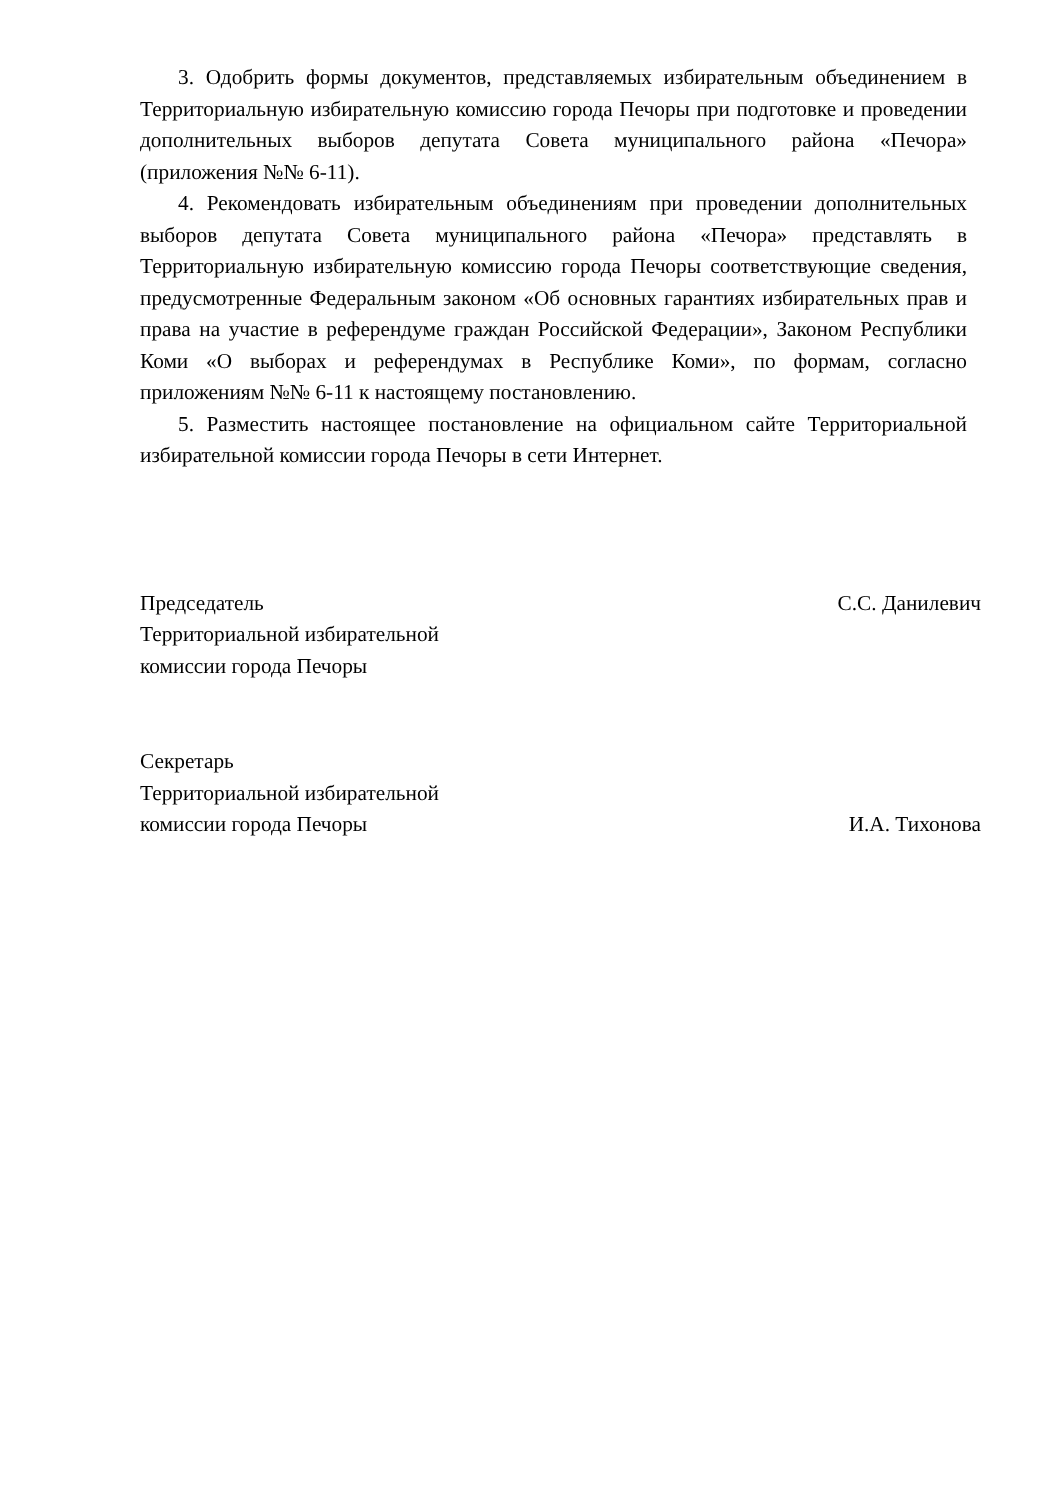3. Одобрить формы документов, представляемых избирательным объединением в Территориальную избирательную комиссию города Печоры при подготовке и проведении дополнительных выборов депутата Совета муниципального района «Печора» (приложения №№ 6-11).
4. Рекомендовать избирательным объединениям при проведении дополнительных выборов депутата Совета муниципального района «Печора» представлять в Территориальную избирательную комиссию города Печоры соответствующие сведения, предусмотренные Федеральным законом «Об основных гарантиях избирательных прав и права на участие в референдуме граждан Российской Федерации», Законом Республики Коми «О выборах и референдумах в Республике Коми», по формам, согласно приложениям №№ 6-11 к настоящему постановлению.
5. Разместить настоящее постановление на официальном сайте Территориальной избирательной комиссии города Печоры в сети Интернет.
Председатель
Территориальной избирательной
комиссии города Печоры
С.С. Данилевич
Секретарь
Территориальной избирательной
комиссии города Печоры
И.А. Тихонова